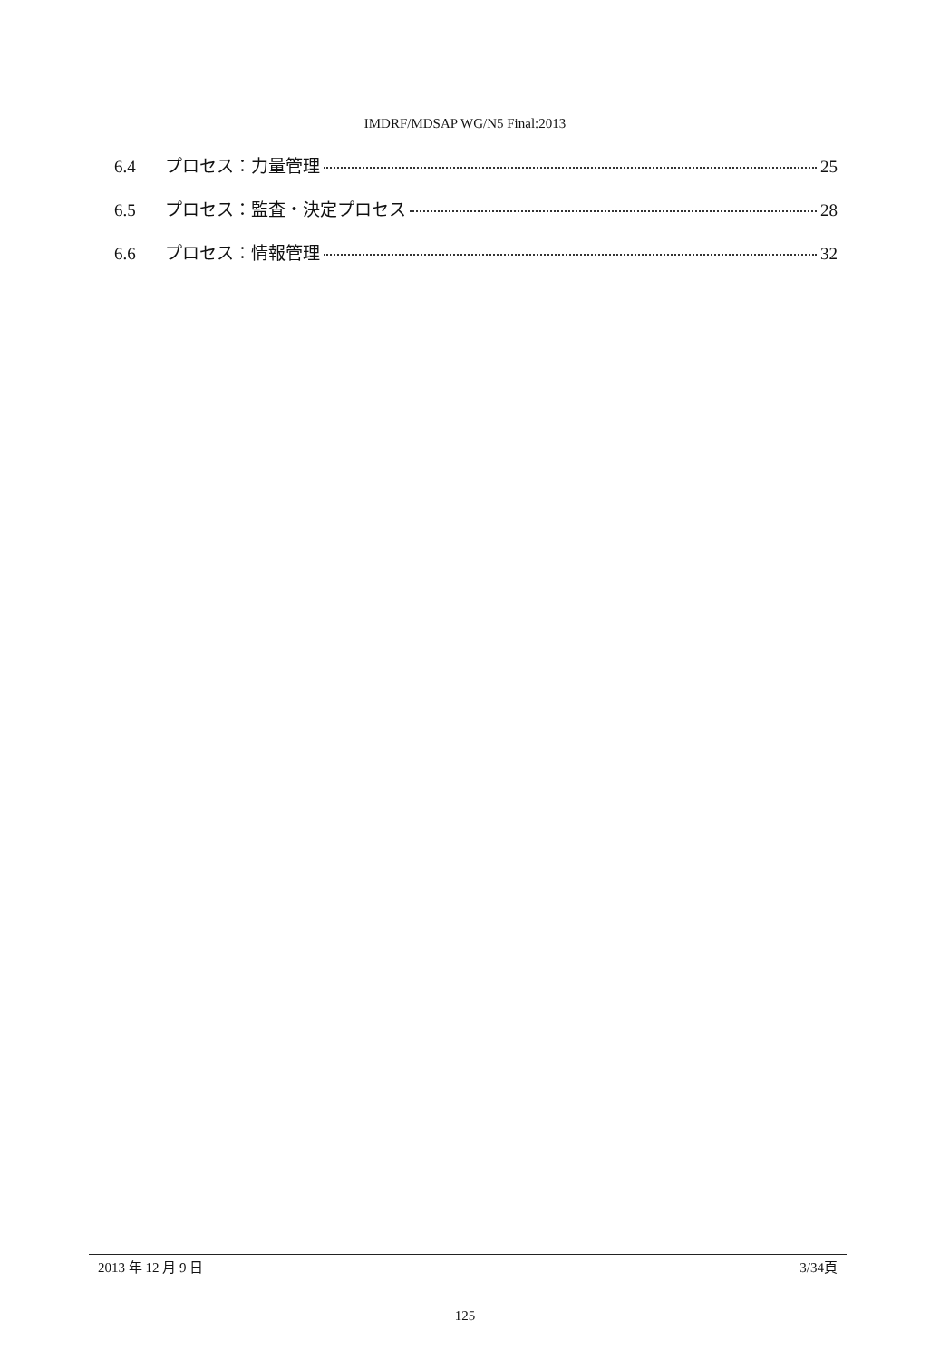IMDRF/MDSAP WG/N5 Final:2013
6.4 プロセス：力量管理 25
6.5 プロセス：監査・決定プロセス 28
6.6 プロセス：情報管理 32
2013 年 12 月 9 日 3/34頁
125